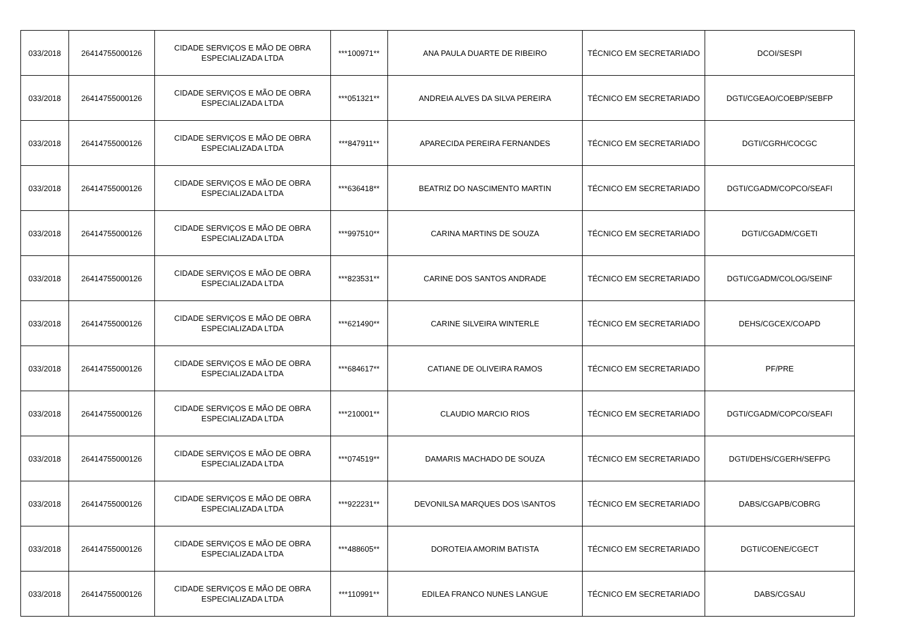| 033/2018 | 26414755000126 | CIDADE SERVIÇOS E MÃO DE OBRA ESPECIALIZADA LTDA | ***100971** | ANA PAULA DUARTE DE RIBEIRO | TÉCNICO EM SECRETARIADO | DCOI/SESPI |
| 033/2018 | 26414755000126 | CIDADE SERVIÇOS E MÃO DE OBRA ESPECIALIZADA LTDA | ***051321** | ANDREIA ALVES DA SILVA PEREIRA | TÉCNICO EM SECRETARIADO | DGTI/CGEAO/COEBP/SEBFP |
| 033/2018 | 26414755000126 | CIDADE SERVIÇOS E MÃO DE OBRA ESPECIALIZADA LTDA | ***847911** | APARECIDA PEREIRA FERNANDES | TÉCNICO EM SECRETARIADO | DGTI/CGRH/COCGC |
| 033/2018 | 26414755000126 | CIDADE SERVIÇOS E MÃO DE OBRA ESPECIALIZADA LTDA | ***636418** | BEATRIZ DO NASCIMENTO MARTIN | TÉCNICO EM SECRETARIADO | DGTI/CGADM/COPCO/SEAFI |
| 033/2018 | 26414755000126 | CIDADE SERVIÇOS E MÃO DE OBRA ESPECIALIZADA LTDA | ***997510** | CARINA MARTINS DE SOUZA | TÉCNICO EM SECRETARIADO | DGTI/CGADM/CGETI |
| 033/2018 | 26414755000126 | CIDADE SERVIÇOS E MÃO DE OBRA ESPECIALIZADA LTDA | ***823531** | CARINE DOS SANTOS ANDRADE | TÉCNICO EM SECRETARIADO | DGTI/CGADM/COLOG/SEINF |
| 033/2018 | 26414755000126 | CIDADE SERVIÇOS E MÃO DE OBRA ESPECIALIZADA LTDA | ***621490** | CARINE SILVEIRA WINTERLE | TÉCNICO EM SECRETARIADO | DEHS/CGCEX/COAPD |
| 033/2018 | 26414755000126 | CIDADE SERVIÇOS E MÃO DE OBRA ESPECIALIZADA LTDA | ***684617** | CATIANE DE OLIVEIRA RAMOS | TÉCNICO EM SECRETARIADO | PF/PRE |
| 033/2018 | 26414755000126 | CIDADE SERVIÇOS E MÃO DE OBRA ESPECIALIZADA LTDA | ***210001** | CLAUDIO MARCIO RIOS | TÉCNICO EM SECRETARIADO | DGTI/CGADM/COPCO/SEAFI |
| 033/2018 | 26414755000126 | CIDADE SERVIÇOS E MÃO DE OBRA ESPECIALIZADA LTDA | ***074519** | DAMARIS MACHADO DE SOUZA | TÉCNICO EM SECRETARIADO | DGTI/DEHS/CGERH/SEFPG |
| 033/2018 | 26414755000126 | CIDADE SERVIÇOS E MÃO DE OBRA ESPECIALIZADA LTDA | ***922231** | DEVONILSA MARQUES DOS \SANTOS | TÉCNICO EM SECRETARIADO | DABS/CGAPB/COBRG |
| 033/2018 | 26414755000126 | CIDADE SERVIÇOS E MÃO DE OBRA ESPECIALIZADA LTDA | ***488605** | DOROTEIA AMORIM BATISTA | TÉCNICO EM SECRETARIADO | DGTI/COENE/CGECT |
| 033/2018 | 26414755000126 | CIDADE SERVIÇOS E MÃO DE OBRA ESPECIALIZADA LTDA | ***110991** | EDILEA FRANCO NUNES LANGUE | TÉCNICO EM SECRETARIADO | DABS/CGSAU |